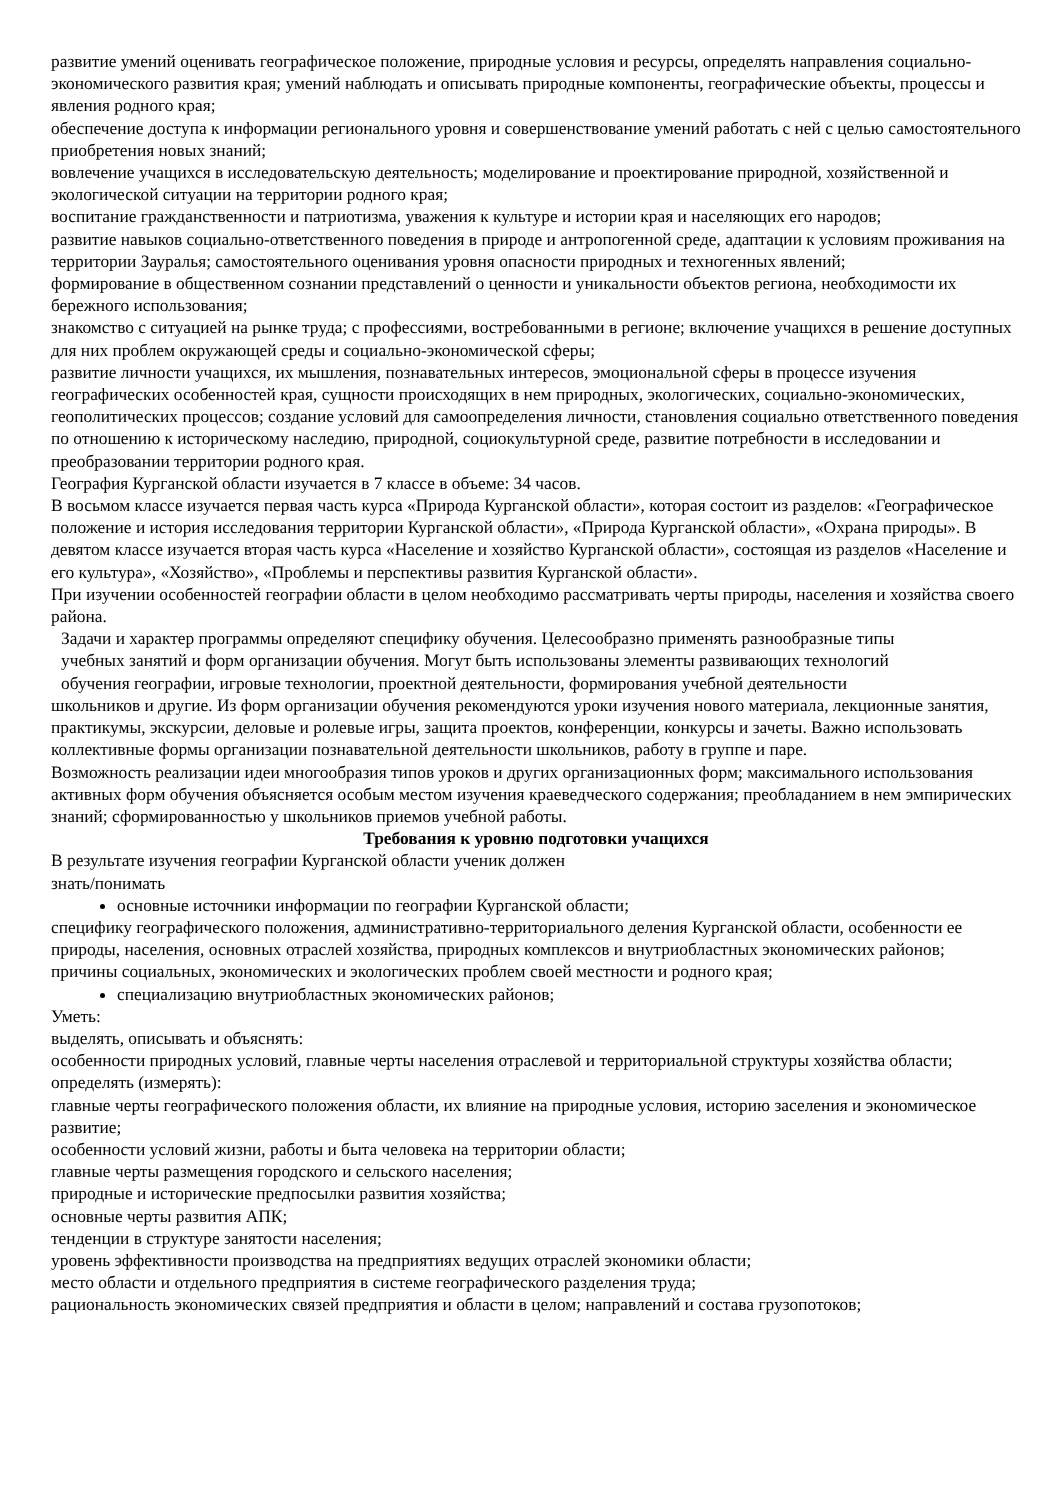развитие умений оценивать географическое положение, природные условия и ресурсы, определять направления социально-экономического развития края; умений наблюдать и описывать природные компоненты, географические объекты, процессы и явления родного края;
обеспечение доступа к информации регионального уровня и совершенствование умений работать с ней с целью самостоятельного приобретения новых знаний;
вовлечение учащихся в исследовательскую деятельность; моделирование и проектирование природной, хозяйственной и экологической ситуации на территории родного края;
воспитание гражданственности и патриотизма, уважения к культуре и истории края и населяющих его народов;
развитие навыков социально-ответственного поведения в природе и антропогенной среде, адаптации к условиям проживания на территории Зауралья; самостоятельного оценивания уровня опасности природных и техногенных явлений;
формирование в общественном сознании представлений о ценности и уникальности объектов региона, необходимости их бережного использования;
знакомство с ситуацией на рынке труда; с профессиями, востребованными в регионе; включение учащихся в решение доступных для них проблем окружающей среды и социально-экономической сферы;
развитие личности учащихся, их мышления, познавательных интересов, эмоциональной сферы в процессе изучения географических особенностей края, сущности происходящих в нем природных, экологических, социально-экономических, геополитических процессов; создание условий для самоопределения личности, становления социально ответственного поведения по отношению к историческому наследию, природной, социокультурной среде, развитие потребности в исследовании и преобразовании территории родного края.
География Курганской области изучается в 7 классе в объеме: 34 часов.
В восьмом классе изучается первая часть курса «Природа Курганской области», которая состоит из разделов: «Географическое положение и история исследования территории Курганской области», «Природа Курганской области», «Охрана природы». В девятом классе изучается вторая часть курса «Население и хозяйство Курганской области», состоящая из разделов «Население и его культура», «Хозяйство», «Проблемы и перспективы развития Курганской области».
При изучении особенностей географии области в целом необходимо рассматривать черты природы, населения и хозяйства своего района.
Задачи и характер программы определяют специфику обучения. Целесообразно применять разнообразные типы
учебных занятий и форм организации обучения. Могут быть использованы элементы развивающих технологий
обучения географии, игровые технологии, проектной деятельности, формирования учебной деятельности
школьников и другие. Из форм организации обучения рекомендуются уроки изучения нового материала, лекционные занятия, практикумы, экскурсии, деловые и ролевые игры, защита проектов, конференции, конкурсы и зачеты. Важно использовать коллективные формы организации познавательной деятельности школьников, работу в группе и паре.
Возможность реализации идеи многообразия типов уроков и других организационных форм; максимального использования активных форм обучения объясняется особым местом изучения краеведческого содержания; преобладанием в нем эмпирических знаний; сформированностью у школьников приемов учебной работы.
Требования к уровню подготовки учащихся
В результате изучения географии Курганской области ученик должен
знать/понимать
основные источники информации по географии Курганской области;
специфику географического положения, административно-территориального деления Курганской области, особенности ее природы, населения, основных отраслей хозяйства, природных комплексов и внутриобластных экономических районов;
причины социальных, экономических и экологических проблем своей местности и родного края;
специализацию внутриобластных экономических районов;
Уметь:
выделять, описывать и объяснять:
особенности природных условий, главные черты населения отраслевой и территориальной структуры хозяйства области;
определять (измерять):
главные черты географического положения области, их влияние на природные условия, историю заселения и экономическое развитие;
особенности условий жизни, работы и быта человека на территории области;
главные черты размещения городского и сельского населения;
природные и исторические предпосылки развития хозяйства;
основные черты развития АПК;
тенденции в структуре занятости населения;
уровень эффективности производства на предприятиях ведущих отраслей экономики области;
место области и отдельного предприятия в системе географического разделения труда;
рациональность экономических связей предприятия и области в целом; направлений и состава грузопотоков;